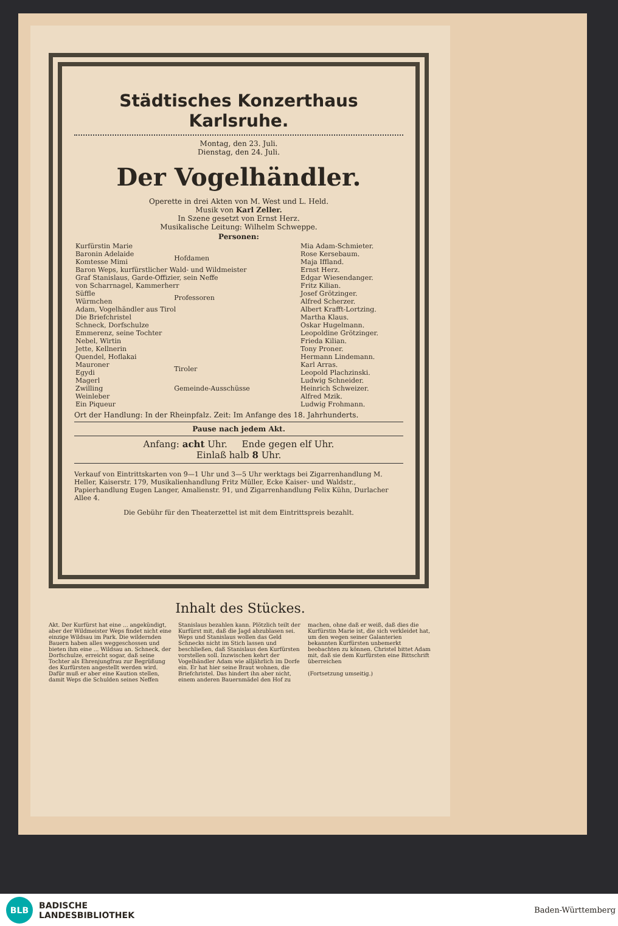Städtisches Konzerthaus Karlsruhe.
Montag, den 23. Juli.
Dienstag, den 24. Juli.
Der Vogelhändler.
Operette in drei Akten von M. West und L. Held.
Musik von Karl Zeller.
In Szene gesetzt von Ernst Herz.
Musikalische Leitung: Wilhelm Schweppe.
Personen:
| Kurfürstin Marie | | Mia Adam-Schmieter. |
| Baronin Adelaide | Hofdamen | Rose Kersebaum. |
| Komtesse Mimi | | Maja Iffland. |
| Baron Weps, kurfürstlicher Wald- und Wildmeister | | Ernst Herz. |
| Graf Stanislaus, Garde-Offizier, sein Neffe | | Edgar Wiesendanger. |
| von Scharrnagel, Kammerherr | | Fritz Kilian. |
| Süffle | Professoren | Josef Grötzinger. |
| Würmchen | | Alfred Scherzer. |
| Adam, Vogelhändler aus Tirol | | Albert Krafft-Lortzing. |
| Die Briefchristel | | Martha Klaus. |
| Schneck, Dorfschulze | | Oskar Hugelmann. |
| Emmerenz, seine Tochter | | Leopoldine Grötzinger. |
| Nebel, Wirtin | | Frieda Kilian. |
| Jette, Kellnerin | | Tony Proner. |
| Quendel, Hoflakai | | Hermann Lindemann. |
| Mauroner | Tiroler | Karl Arras. |
| Egydi | | Leopold Plachzinski. |
| Magerl | Gemeinde-Ausschüsse | Ludwig Schneider. |
| Zwilling | | Heinrich Schweizer. |
| Weinleber | | Alfred Mzik. |
| Ein Piqueur | | Ludwig Frohmann. |
Ort der Handlung: In der Rheinpfalz. Zeit: Im Anfange des 18. Jahrhunderts.
Pause nach jedem Akt.
Anfang: acht Uhr. Ende gegen elf Uhr.
Einlaß halb 8 Uhr.
Verkauf von Eintrittskarten von 9—1 Uhr und 3—5 Uhr werktags bei Zigarrenhandlung M. Heller, Kaiserstr. 179, Musikalienhandlung Fritz Müller, Ecke Kaiser- und Waldstr., Papierhandlung Eugen Langer, Amalienstr. 91, und Zigarrenhandlung Felix Kühn, Durlacher Allee 4.
Die Gebühr für den Theaterzettel ist mit dem Eintrittspreis bezahlt.
Inhalt des Stückes.
Akt. Der Kurfürst hat eine ... angekündigt, aber der Wildmeister Weps findet nicht eine einzige Wildsau im Park. Die wildernden Bauern haben alles weggeschossen und bieten ihm eine ... Wildsau an. Schneck, der Dorfschulze, erreicht sogar, daß seine Tochter als Ehrenjungfrau zur Begrüßung des Kurfürsten angestellt werden wird. Dafür muß er aber eine Kaution stellen, damit Weps die Schulden seines Neffen Stanislaus bezahlen kann. Plötzlich teilt der Kurfürst mit, daß die Jagd abzublasen sei. Weps und Stanislaus wollen das Geld Schnecks nicht im Stich lassen und beschließen, daß Stanislaus den Kurfürsten vorstellen soll. Inzwischen kehrt der Vogelhändler Adam wie alljährlich im Dorfe ein. Er hat hier seine Braut wohnen, die Briefchristel. Das hindert ihn aber nicht, einem anderen Bauernmädel den Hof zu machen, ohne daß er weiß, daß dies die Kurfürstin Marie ist, die sich verkleidet hat, um den wegen seiner Galanterien bekannten Kurfürsten unbemerkt beobachten zu können. Christel bittet Adam mit, daß sie dem Kurfürsten eine Bittschrift überreichen
(Fortsetzung umseitig.)
BLB
BADISCHE
LANDESBIBLIOTHEK
Baden-Württemberg